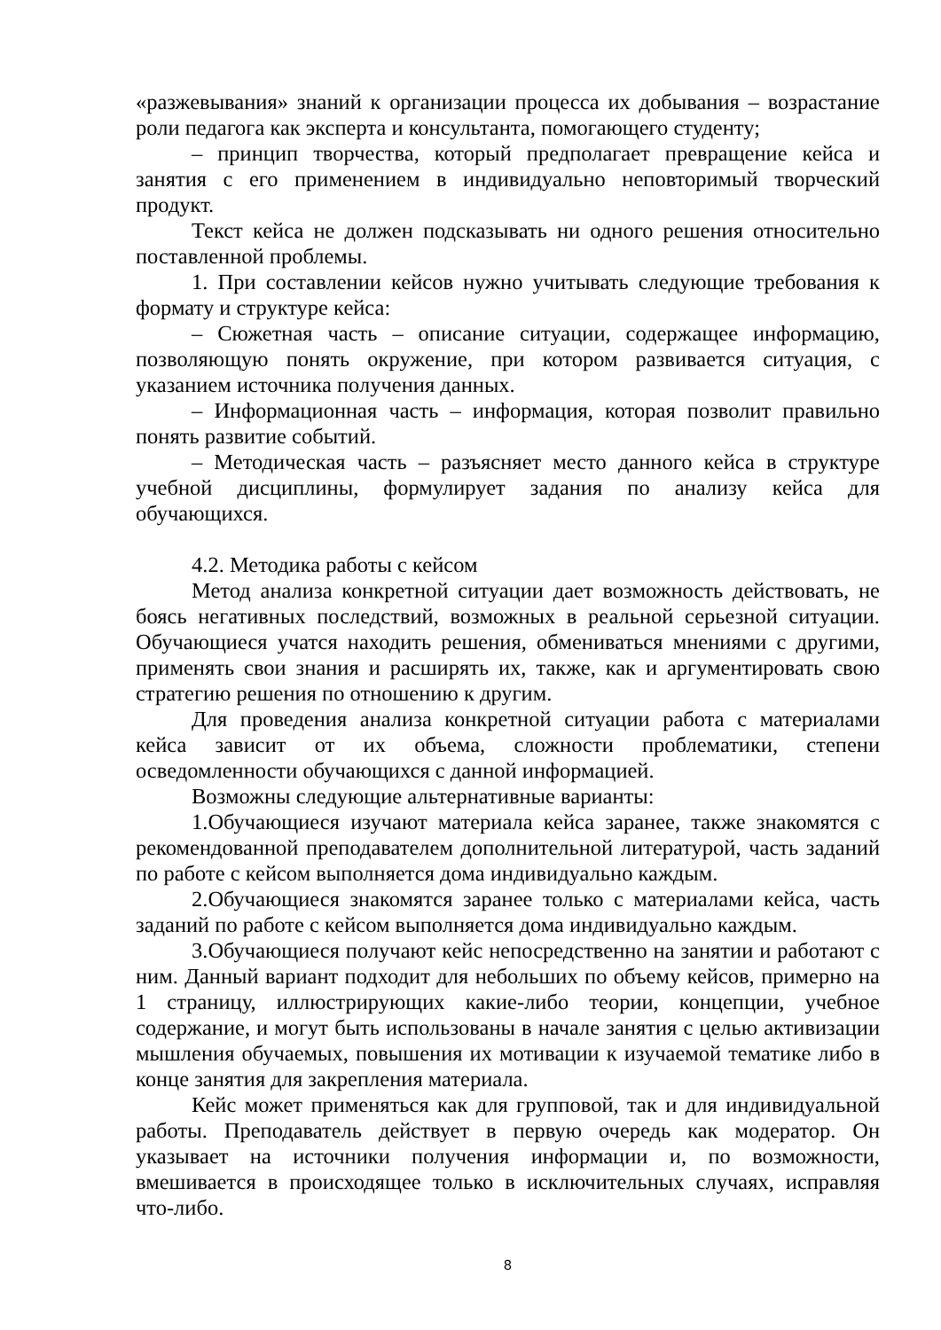«разжевывания» знаний к организации процесса их добывания – возрастание роли педагога как эксперта и консультанта, помогающего студенту;
– принцип творчества, который предполагает превращение кейса и занятия с его применением в индивидуально неповторимый творческий продукт.
Текст кейса не должен подсказывать ни одного решения относительно поставленной проблемы.
1. При составлении кейсов нужно учитывать следующие требования к формату и структуре кейса:
– Сюжетная часть – описание ситуации, содержащее информацию, позволяющую понять окружение, при котором развивается ситуация, с указанием источника получения данных.
– Информационная часть – информация, которая позволит правильно понять развитие событий.
– Методическая часть – разъясняет место данного кейса в структуре учебной дисциплины, формулирует задания по анализу кейса для обучающихся.
4.2. Методика работы с кейсом
Метод анализа конкретной ситуации дает возможность действовать, не боясь негативных последствий, возможных в реальной серьезной ситуации. Обучающиеся учатся находить решения, обмениваться мнениями с другими, применять свои знания и расширять их, также, как и аргументировать свою стратегию решения по отношению к другим.
Для проведения анализа конкретной ситуации работа с материалами кейса зависит от их объема, сложности проблематики, степени осведомленности обучающихся с данной информацией.
Возможны следующие альтернативные варианты:
1.Обучающиеся изучают материала кейса заранее, также знакомятся с рекомендованной преподавателем дополнительной литературой, часть заданий по работе с кейсом выполняется дома индивидуально каждым.
2.Обучающиеся знакомятся заранее только с материалами кейса, часть заданий по работе с кейсом выполняется дома индивидуально каждым.
3.Обучающиеся получают кейс непосредственно на занятии и работают с ним. Данный вариант подходит для небольших по объему кейсов, примерно на 1 страницу, иллюстрирующих какие-либо теории, концепции, учебное содержание, и могут быть использованы в начале занятия с целью активизации мышления обучаемых, повышения их мотивации к изучаемой тематике либо в конце занятия для закрепления материала.
Кейс может применяться как для групповой, так и для индивидуальной работы. Преподаватель действует в первую очередь как модератор. Он указывает на источники получения информации и, по возможности, вмешивается в происходящее только в исключительных случаях, исправляя что-либо.
8